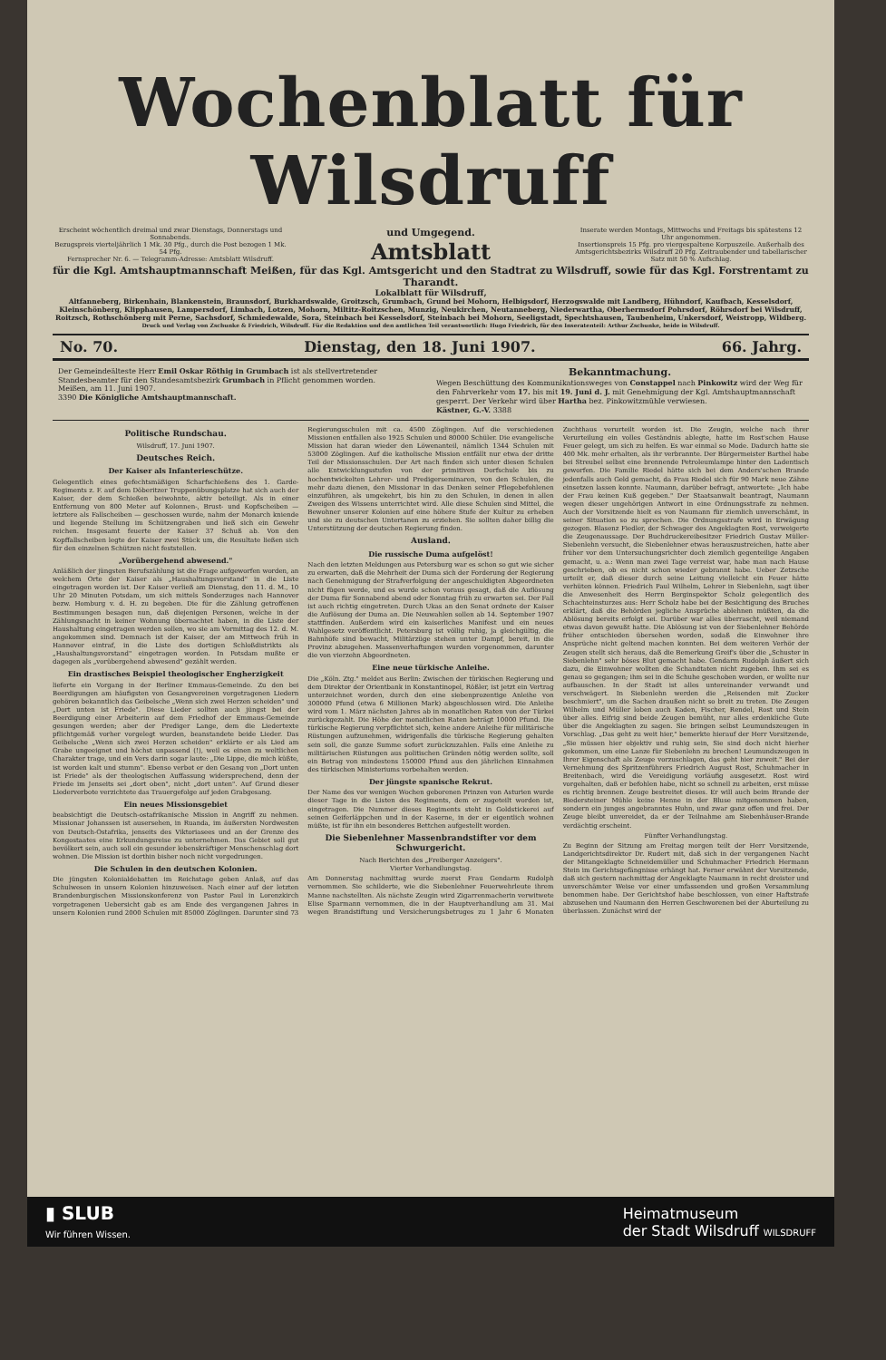Wochenblatt für Wilsdruff
Erscheint wöchentlich dreimal und zwar Dienstags, Donnerstags und Sonnabends.
Bezugspreis vierteljährlich 1 Mk. 30 Pfg., durch die Post bezogen 1 Mk. 54 Pfg.
Fernsprecher Nr. 6. — Telegramm-Adresse: Amtsblatt Wilsdruff.
und Umgegend.
Amtsblatt
Inserate werden Montags, Mittwochs und Freitags bis spätestens 12 Uhr angenommen.
Insertionspreis 15 Pfg. pro viergespaltene Korpuszeile. Außerhalb des Amtsgerichtsbezirks Wilsdruff 20 Pfg. Zeitraubender und tabellarischer Satz mit 50 % Aufschlag.
für die Kgl. Amtshauptmannschaft Meißen, für das Kgl. Amtsgericht und den Stadtrat zu Wilsdruff, sowie für das Kgl. Forstrentamt zu Tharandt.
Lokalblatt für Wilsdruff,
Altfanneberg, Birkenhain, Blankenstein, Braunsdorf, Burkhardswalde, Groitzsch, Grumbach, Grund bei Mohorn, Helbigsdorf, Herzogswalde mit Landberg, Hühndorf, Kaufbach, Kesselsdorf, Kleinschönberg, Klipphausen, Lampersdorf, Limbach, Lotzen, Mohorn, Miltitz-Roitzschen, Munzig, Neukirchen, Neutanneberg, Niederwartha, Oberhermsdorf Pohrsdorf, Röhrsdorf bei Wilsdruff, Roitzsch, Rothschönberg mit Perne, Sachsdorf, Schmiedewalde, Sora, Steinbach bei Kesselsdorf, Steinbach bei Mohorn, Seeligstadt, Spechtshausen, Taubenheim, Unkersdorf, Weistropp, Wildberg.
Druck und Verlag von Zschunke & Friedrich, Wilsdruff. Für die Redaktion und den amtlichen Teil verantwortlich: Hugo Friedrich, für den Inseratenteil: Arthur Zschunke, beide in Wilsdruff.
No. 70. Dienstag, den 18. Juni 1907. 66. Jahrg.
Der Gemeindeälteste Herr Emil Oskar Röthig in Grumbach ist als stellvertretender Standesbeamter für den Standesamtsbezirk Grumbach in Pflicht genommen worden.
Meißen, am 11. Juni 1907.
3390 Die Königliche Amtshauptmannschaft.
Bekanntmachung.
Wegen Beschüttung des Kommunikationsweges von Constappel nach Pinkowitz wird der Weg für den Fahrverkehr vom 17. bis mit 19. Juni d. J. mit Genehmigung der Kgl. Amtshauptmannschaft gesperrt. Der Verkehr wird über Hartha bez. Pinkowitzmühle verwiesen.
Kästner, G.-V. 3388
Politische Rundschau.
Wilsdruff, 17. Juni 1907.
Deutsches Reich.
Der Kaiser als Infanterieschütze.
Gelegentlich eines gefechtsmäßigen Scharfschießens des 1. Garde-Regiments z. F. auf dem Döberitzer Truppenübungsplatze hat sich auch der Kaiser, der dem Schießen beiwohnte, aktiv beteiligt. Als in einer Entfernung von 800 Meter auf Kolonnen-, Brust- und Kopfscheiben — letztere als Fallscheiben — geschossen wurde, nahm der Monarch kniende und liegende Stellung im Schützengraben und ließ sich ein Gewehr reichen. Insgesamt feuerte der Kaiser 37 Schuß ab. Von den Kopffallscheiben legte der Kaiser zwei Stück um, die Resultate ließen sich für den einzelnen Schützen nicht feststellen.
„Vorübergehend abwesend."
Anläßlich der jüngsten Berufszählung ist die Frage aufgeworfen worden, an welchem Orte der Kaiser als „Haushaltungsvorstand" in die Liste eingetragen worden ist. Der Kaiser verließ am Dienstag, den 11. d. M., 10 Uhr 20 Minuten Potsdam, um sich mittels Sonderzuges nach Hannover bezw. Homburg v. d. H. zu begeben. Die für die Zählung getroffenen Bestimmungen besagen nun, daß diejenigen Personen, welche in der Zählungsnacht in keiner Wohnung übernachtet haben, in die Liste der Haushaltung eingetragen werden sollen, wo sie am Vormittag des 12. d. M. angekommen sind. Demnach ist der Kaiser, der am Mittwoch früh in Hannover eintraf, in die Liste des dortigen Schloßdistrikts als „Haushaltungsvorstand" eingetragen worden. In Potsdam mußte er dagegen als „vorübergehend abwesend" gezählt werden.
Ein drastisches Beispiel theologischer Engherzigkeit
lieferte ein Vorgang in der Berliner Emmaus-Gemeinde. Zu den bei Beerdigungen am häufigsten von Gesangvereinen vorgetragenen Liedern gehören bekanntlich das Geibelsche „Wenn sich zwei Herzen scheiden" und „Dort unten ist Friede". Diese Lieder sollten auch jüngst bei der Beerdigung einer Arbeiterin auf dem Friedhof der Emmaus-Gemeinde gesungen werden; aber der Prediger Lange, dem die Liedertexte pflichtgemäß vorher vorgelegt wurden, beanstandete beide Lieder. Das Geibelsche „Wenn sich zwei Herzen scheiden" erklärte er als Lied am Grabe ungeeignet und höchst unpassend (!), weil es einen zu weltlichen Charakter trage, und ein Vers darin sogar laute: „Die Lippe, die mich küßte, ist worden kalt und stumm". Ebenso verbot er den Gesang von „Dort unten ist Friede" als der theologischen Auffassung widersprechend, denn der Friede im Jenseits sei „dort oben", nicht „dort unten". Auf Grund dieser Liederverbote verzichtete das Trauergefolge auf jeden Grabgesang.
Ein neues Missionsgebiet
beabsichtigt die Deutsch-ostafrikanische Mission in Angriff zu nehmen. Missionar Johanssen ist ausersehen, in Ruanda, im äußersten Nordwesten von Deutsch-Ostafrika, jenseits des Viktoriasees und an der Grenze des Kongostaates eine Erkundungsreise zu unternehmen. Das Gebiet soll gut bevölkert sein, auch soll ein gesunder lebenskräftiger Menschenschlag dort wohnen. Die Mission ist dorthin bisher noch nicht vorgedrungen.
Die Schulen in den deutschen Kolonien.
Die jüngsten Kolonialdebatten im Reichstage geben Anlaß, auf das Schulwesen in unsern Kolonien hinzuweisen. Nach einer auf der letzten Brandenburgischen Missionskonferenz von Pastor Paul in Lorenzkirch vorgetragenen Uebersicht gab es am Ende des vergangenen Jahres in unsern Kolonien rund 2000 Schulen mit 85000 Zöglingen. Darunter sind 73 Regierungsschulen mit ca. 4500 Zöglingen. Auf die verschiedenen Missionen entfallen also 1925 Schulen und 80000 Schüler. Die evangelische Mission hat daran wieder den Löwenanteil, nämlich 1344 Schulen mit 53000 Zöglingen. Auf die katholische Mission entfällt nur etwa der dritte Teil der Missionsschulen. Der Art nach finden sich unter diesen Schulen alle Entwicklungsstufen von der primitiven Dorfschule bis zu hochentwickelten Lehrer- und Predigerseminaren, von den Schulen, die mehr dazu dienen, den Missionar in das Denken seiner Pflegebefohlenen einzuführen, als umgekehrt, bis hin zu den Schulen, in denen in allen Zweigen des Wissens unterrichtet wird. Alle diese Schulen sind Mittel, die Bewohner unserer Kolonien auf eine höhere Stufe der Kultur zu erheben und sie zu deutschen Untertanen zu erziehen. Sie sollten daher billig die Unterstützung der deutschen Regierung finden.
Ausland.
Die russische Duma aufgelöst!
Nach den letzten Meldungen aus Petersburg war es schon so gut wie sicher zu erwarten, daß die Mehrheit der Duma sich der Forderung der Regierung nach Genehmigung der Strafverfolgung der angeschuldigten Abgeordneten nicht fügen werde, und es wurde schon voraus gesagt, daß die Auflösung der Duma für Sonnabend abend oder Sonntag früh zu erwarten sei. Der Fall ist auch richtig eingetreten. Durch Ukas an den Senat ordnete der Kaiser die Auflösung der Duma an. Die Neuwahlen sollen ab 14. September 1907 stattfinden. Außerdem wird ein kaiserliches Manifest und ein neues Wahlgesetz veröffentlicht. Petersburg ist völlig ruhig, ja gleichgültig, die Bahnhöfe sind bewacht, Militärzüge stehen unter Dampf, bereit, in die Provinz abzugehen. Massenverhaftungen wurden vorgenommen, darunter die von vierzehn Abgeordneten.
Eine neue türkische Anleihe.
Die „Köln. Ztg." meldet aus Berlin: Zwischen der türkischen Regierung und dem Direktor der Orientbank in Konstantinopel, Rößler, ist jetzt ein Vertrag unterzeichnet worden, durch den eine siebenprozentige Anleihe von 300000 Pfund (etwa 6 Millionen Mark) abgeschlossen wird. Die Anleihe wird vom 1. März nächsten Jahres ab in monatlichen Raten von der Türkei zurückgezahlt. Die Höhe der monatlichen Raten beträgt 10000 Pfund. Die türkische Regierung verpflichtet sich, keine andere Anleihe für militärische Rüstungen aufzunehmen, widrigenfalls die türkische Regierung gehalten sein soll, die ganze Summe sofort zurückzuzahlen. Falls eine Anleihe zu militärischen Rüstungen aus politischen Gründen nötig werden sollte, soll ein Betrag von mindestens 150000 Pfund aus den jährlichen Einnahmen des türkischen Ministeriums vorbehalten werden.
Der jüngste spanische Rekrut.
Der Name des vor wenigen Wochen geborenen Prinzen von Asturien wurde dieser Tage in die Listen des Regiments, dem er zugeteilt worden ist, eingetragen. Die Nummer dieses Regiments steht in Goldstickerei auf seinen Geiferläppchen und in der Kaserne, in der er eigentlich wohnen müßte, ist für ihn ein besonderes Bettchen aufgestellt worden.
Die Siebenlehner Massenbrandstifter vor dem Schwurgericht.
Nach Berichten des „Freiberger Anzeigers".
Vierter Verhandlungstag.
Am Donnerstag nachmittag wurde zuerst Frau Gendarm Rudolph vernommen. Sie schilderte, wie die Siebenlehner Feuerwehrleute ihrem Manne nachstellten. Als nächste Zeugin wird Zigarrenmacherin verwitwete Elise Sparmann vernommen, die in der Hauptverhandlung am 31. Mai wegen Brandstiftung und Versicherungsbetruges zu 1 Jahr 6 Monaten Zuchthaus verurteilt worden ist. Die Zeugin, welche nach ihrer Verurteilung ein volles Geständnis ablegte, hatte im Rost'schen Hause Feuer gelegt, um sich zu helfen. Es war einmal so Mode. Dadurch hatte sie 400 Mk. mehr erhalten, als ihr verbrannte. Der Bürgermeister Barthel habe bei Streubel selbst eine brennende Petroleumlampe hinter den Ladentisch geworfen. Die Familie Riedel hätte sich bei dem Anders'schen Brande jedenfalls auch Geld gemacht, da Frau Riedel sich für 90 Mark neue Zähne einsetzen lassen konnte. Naumann, darüber befragt, antwortete: „Ich habe der Frau keinen Kuß gegeben." Der Staatsanwalt beantragt, Naumann wegen dieser ungehörigen Antwort in eine Ordnungsstrafe zu nehmen. Auch der Vorsitzende hielt es von Naumann für ziemlich unverschämt, in seiner Situation so zu sprechen. Die Ordnungsstrafe wird in Erwägung gezogen. Blasenz Fiedler, der Schwager des Angeklagten Rost, verweigerte die Zeugenaussage. Der Buchdruckereibesitzer Friedrich Gustav Müller-Siebenlehn versucht, die Siebenlehner etwas herauszustreichen, hatte aber früher vor dem Untersuchungsrichter doch ziemlich gegenteilige Angaben gemacht, u. a.: Wenn man zwei Tage verreist war, habe man nach Hause geschrieben, ob es nicht schon wieder gebrannt habe. Ueber Zetzsche urteilt er, daß dieser durch seine Leitung vielleicht ein Feuer hätte verhüten können. Friedrich Paul Wilhelm, Lehrer in Siebenlehn, sagt über die Anwesenheit des Herrn Berginspektor Scholz gelegentlich des Schachteinsturzes aus: Herr Scholz habe bei der Besichtigung des Bruches erklärt, daß die Behörden jegliche Ansprüche ablehnen müßten, da die Ablösung bereits erfolgt sei. Darüber war alles überrascht, weil niemand etwas davon gewußt hatte. Die Ablösung ist von der Siebenlehner Behörde früher entschieden übersehen worden, sodaß die Einwohner ihre Ansprüche nicht geltend machen konnten. Bei dem weiteren Verhör der Zeugen stellt sich heraus, daß die Bemerkung Greif's über die „Schuster in Siebenlehn" sehr böses Blut gemacht habe. Gendarm Rudolph äußert sich dazu, die Einwohner wollten die Schandtaten nicht zugeben. Ihm sei es genau so gegangen; ihm sei in die Schuhe geschoben worden, er wollte nur aufbauschen. In der Stadt ist alles untereinander verwandt und verschwägert. In Siebenlehn werden die „Reisenden mit Zucker beschmiert", um die Sachen draußen nicht so breit zu treten. Die Zeugen Wilhelm und Müller loben auch Kaden, Fischer, Rendel, Rost und Stein über alles. Eifrig sind beide Zeugen bemüht, nur alles erdenkliche Gute über die Angeklagten zu sagen. Sie bringen selbst Leumundszeugen in Vorschlag. „Das geht zu weit hier," bemerkte hierauf der Herr Vorsitzende, „Sie müssen hier objektiv und ruhig sein, Sie sind doch nicht hierher gekommen, um eine Lanze für Siebenlehn zu brechen! Leumundszeugen in Ihrer Eigenschaft als Zeuge vorzuschlagen, das geht hier zuweit." Bei der Vernehmung des Spritzenführers Friedrich August Rost, Schuhmacher in Breitenbach, wird die Vereidigung vorläufig ausgesetzt. Rost wird vorgehalten, daß er befohlen habe, nicht so schnell zu arbeiten, erst müsse es richtig brennen. Zeuge bestreitet dieses. Er will auch beim Brande der Biedersteiner Mühle keine Henne in der Bluse mitgenommen haben, sondern ein junges angebranntes Huhn, und zwar ganz offen und frei. Der Zeuge bleibt unvereidet, da er der Teilnahme am Siebenhäuser-Brande verdächtig erscheint.
Fünfter Verhandlungstag.
Zu Beginn der Sitzung am Freitag morgen teilt der Herr Vorsitzende, Landgerichtsdirektor Dr. Rudert mit, daß sich in der vergangenen Nacht der Mitangeklagte Schneidemüller und Schuhmacher Friedrich Hermann Stein im Gerichtsgefängnisse erhängt hat. Ferner erwähnt der Vorsitzende, daß sich gestern nachmittag der Angeklagte Naumann in recht dreister und unverschämter Weise vor einer umfassenden und großen Versammlung benommen habe. Der Gerichtshof habe beschlossen, von einer Haftstrafe abzusehen und Naumann den Herren Geschworenen bei der Aburteilung zu überlassen. Zunächst wird der
▮ SLUB
Wir führen Wissen.
Heimatmuseum
der Stadt Wilsdruff WILSDRUFF